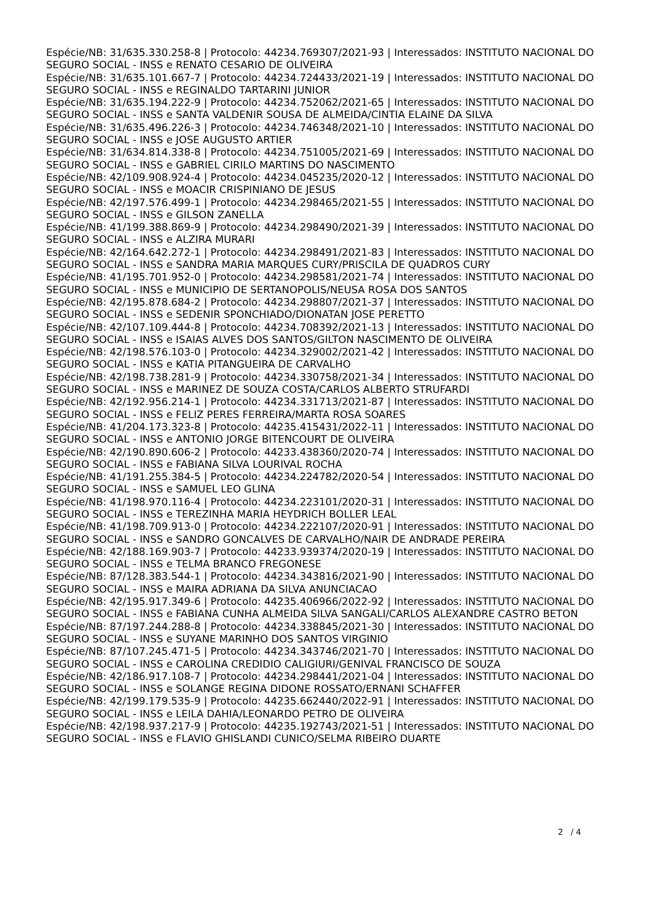Espécie/NB: 31/635.330.258-8 | Protocolo: 44234.769307/2021-93 | Interessados: INSTITUTO NACIONAL DO SEGURO SOCIAL - INSS e RENATO CESARIO DE OLIVEIRA
Espécie/NB: 31/635.101.667-7 | Protocolo: 44234.724433/2021-19 | Interessados: INSTITUTO NACIONAL DO SEGURO SOCIAL - INSS e REGINALDO TARTARINI JUNIOR
Espécie/NB: 31/635.194.222-9 | Protocolo: 44234.752062/2021-65 | Interessados: INSTITUTO NACIONAL DO SEGURO SOCIAL - INSS e SANTA VALDENIR SOUSA DE ALMEIDA/CINTIA ELAINE DA SILVA
Espécie/NB: 31/635.496.226-3 | Protocolo: 44234.746348/2021-10 | Interessados: INSTITUTO NACIONAL DO SEGURO SOCIAL - INSS e JOSE AUGUSTO ARTIER
Espécie/NB: 31/634.814.338-8 | Protocolo: 44234.751005/2021-69 | Interessados: INSTITUTO NACIONAL DO SEGURO SOCIAL - INSS e GABRIEL CIRILO MARTINS DO NASCIMENTO
Espécie/NB: 42/109.908.924-4 | Protocolo: 44234.045235/2020-12 | Interessados: INSTITUTO NACIONAL DO SEGURO SOCIAL - INSS e MOACIR CRISPINIANO DE JESUS
Espécie/NB: 42/197.576.499-1 | Protocolo: 44234.298465/2021-55 | Interessados: INSTITUTO NACIONAL DO SEGURO SOCIAL - INSS e GILSON ZANELLA
Espécie/NB: 41/199.388.869-9 | Protocolo: 44234.298490/2021-39 | Interessados: INSTITUTO NACIONAL DO SEGURO SOCIAL - INSS e ALZIRA MURARI
Espécie/NB: 42/164.642.272-1 | Protocolo: 44234.298491/2021-83 | Interessados: INSTITUTO NACIONAL DO SEGURO SOCIAL - INSS e SANDRA MARIA MARQUES CURY/PRISCILA DE QUADROS CURY
Espécie/NB: 41/195.701.952-0 | Protocolo: 44234.298581/2021-74 | Interessados: INSTITUTO NACIONAL DO SEGURO SOCIAL - INSS e MUNICIPIO DE SERTANOPOLIS/NEUSA ROSA DOS SANTOS
Espécie/NB: 42/195.878.684-2 | Protocolo: 44234.298807/2021-37 | Interessados: INSTITUTO NACIONAL DO SEGURO SOCIAL - INSS e SEDENIR SPONCHIADO/DIONATAN JOSE PERETTO
Espécie/NB: 42/107.109.444-8 | Protocolo: 44234.708392/2021-13 | Interessados: INSTITUTO NACIONAL DO SEGURO SOCIAL - INSS e ISAIAS ALVES DOS SANTOS/GILTON NASCIMENTO DE OLIVEIRA
Espécie/NB: 42/198.576.103-0 | Protocolo: 44234.329002/2021-42 | Interessados: INSTITUTO NACIONAL DO SEGURO SOCIAL - INSS e KATIA PITANGUEIRA DE CARVALHO
Espécie/NB: 42/198.738.281-9 | Protocolo: 44234.330758/2021-34 | Interessados: INSTITUTO NACIONAL DO SEGURO SOCIAL - INSS e MARINEZ DE SOUZA COSTA/CARLOS ALBERTO STRUFARDI
Espécie/NB: 42/192.956.214-1 | Protocolo: 44234.331713/2021-87 | Interessados: INSTITUTO NACIONAL DO SEGURO SOCIAL - INSS e FELIZ PERES FERREIRA/MARTA ROSA SOARES
Espécie/NB: 41/204.173.323-8 | Protocolo: 44235.415431/2022-11 | Interessados: INSTITUTO NACIONAL DO SEGURO SOCIAL - INSS e ANTONIO JORGE BITENCOURT DE OLIVEIRA
Espécie/NB: 42/190.890.606-2 | Protocolo: 44233.438360/2020-74 | Interessados: INSTITUTO NACIONAL DO SEGURO SOCIAL - INSS e FABIANA SILVA LOURIVAL ROCHA
Espécie/NB: 41/191.255.384-5 | Protocolo: 44234.224782/2020-54 | Interessados: INSTITUTO NACIONAL DO SEGURO SOCIAL - INSS e SAMUEL LEO GLINA
Espécie/NB: 41/198.970.116-4 | Protocolo: 44234.223101/2020-31 | Interessados: INSTITUTO NACIONAL DO SEGURO SOCIAL - INSS e TEREZINHA MARIA HEYDRICH BOLLER LEAL
Espécie/NB: 41/198.709.913-0 | Protocolo: 44234.222107/2020-91 | Interessados: INSTITUTO NACIONAL DO SEGURO SOCIAL - INSS e SANDRO GONCALVES DE CARVALHO/NAIR DE ANDRADE PEREIRA
Espécie/NB: 42/188.169.903-7 | Protocolo: 44233.939374/2020-19 | Interessados: INSTITUTO NACIONAL DO SEGURO SOCIAL - INSS e TELMA BRANCO FREGONESE
Espécie/NB: 87/128.383.544-1 | Protocolo: 44234.343816/2021-90 | Interessados: INSTITUTO NACIONAL DO SEGURO SOCIAL - INSS e MAIRA ADRIANA DA SILVA ANUNCIACAO
Espécie/NB: 42/195.917.349-6 | Protocolo: 44235.406966/2022-92 | Interessados: INSTITUTO NACIONAL DO SEGURO SOCIAL - INSS e FABIANA CUNHA ALMEIDA SILVA SANGALI/CARLOS ALEXANDRE CASTRO BETON
Espécie/NB: 87/197.244.288-8 | Protocolo: 44234.338845/2021-30 | Interessados: INSTITUTO NACIONAL DO SEGURO SOCIAL - INSS e SUYANE MARINHO DOS SANTOS VIRGINIO
Espécie/NB: 87/107.245.471-5 | Protocolo: 44234.343746/2021-70 | Interessados: INSTITUTO NACIONAL DO SEGURO SOCIAL - INSS e CAROLINA CREDIDIO CALIGIURI/GENIVAL FRANCISCO DE SOUZA
Espécie/NB: 42/186.917.108-7 | Protocolo: 44234.298441/2021-04 | Interessados: INSTITUTO NACIONAL DO SEGURO SOCIAL - INSS e SOLANGE REGINA DIDONE ROSSATO/ERNANI SCHAFFER
Espécie/NB: 42/199.179.535-9 | Protocolo: 44235.662440/2022-91 | Interessados: INSTITUTO NACIONAL DO SEGURO SOCIAL - INSS e LEILA DAHIA/LEONARDO PETRO DE OLIVEIRA
Espécie/NB: 42/198.937.217-9 | Protocolo: 44235.192743/2021-51 | Interessados: INSTITUTO NACIONAL DO SEGURO SOCIAL - INSS e FLAVIO GHISLANDI CUNICO/SELMA RIBEIRO DUARTE
2 / 4